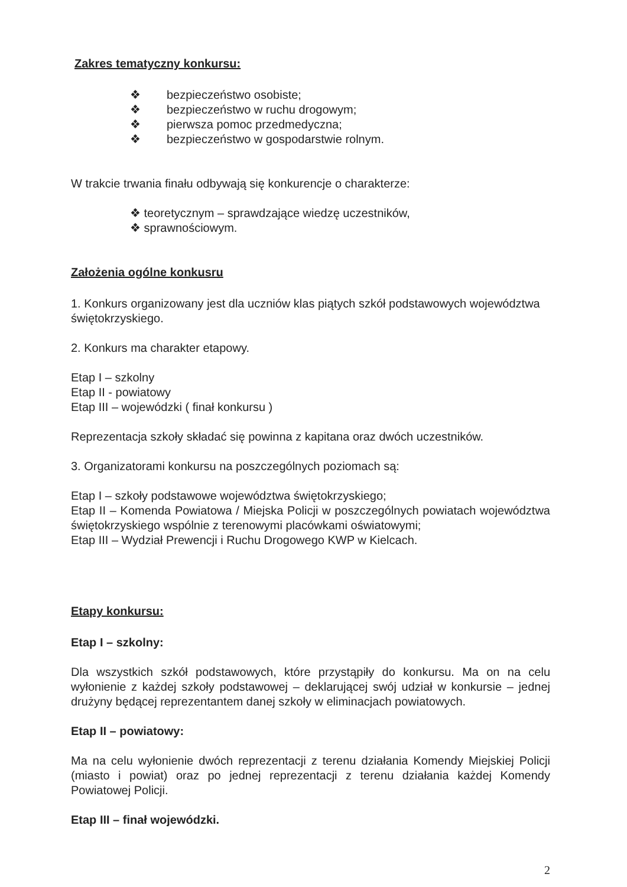Zakres tematyczny konkursu:
❖ bezpieczeństwo osobiste;
❖ bezpieczeństwo w ruchu drogowym;
❖ pierwsza pomoc przedmedyczna;
❖ bezpieczeństwo w gospodarstwie rolnym.
W trakcie trwania finału odbywają się konkurencje o charakterze:
❖ teoretycznym – sprawdzające wiedzę uczestników,
❖ sprawnościowym.
Założenia ogólne konkusru
1. Konkurs organizowany jest dla uczniów klas piątych szkół podstawowych województwa świętokrzyskiego.
2. Konkurs ma charakter etapowy.
Etap I – szkolny
Etap II - powiatowy
Etap III – wojewódzki ( finał konkursu )
Reprezentacja szkoły składać się powinna z kapitana oraz dwóch uczestników.
3. Organizatorami konkursu na poszczególnych poziomach są:
Etap I – szkoły podstawowe województwa świętokrzyskiego;
Etap II – Komenda Powiatowa / Miejska Policji w poszczególnych powiatach województwa świętokrzyskiego wspólnie z terenowymi placówkami oświatowymi;
Etap III – Wydział Prewencji i Ruchu Drogowego KWP w Kielcach.
Etapy konkursu:
Etap I – szkolny:
Dla wszystkich szkół podstawowych, które przystąpiły do konkursu. Ma on na celu wyłonienie z każdej szkoły podstawowej – deklarującej swój udział w konkursie – jednej drużyny będącej reprezentantem danej szkoły w eliminacjach powiatowych.
Etap II – powiatowy:
Ma na celu wyłonienie dwóch reprezentacji z terenu działania Komendy Miejskiej Policji (miasto i powiat) oraz po jednej reprezentacji z terenu działania każdej Komendy Powiatowej Policji.
Etap III – finał wojewódzki.
2